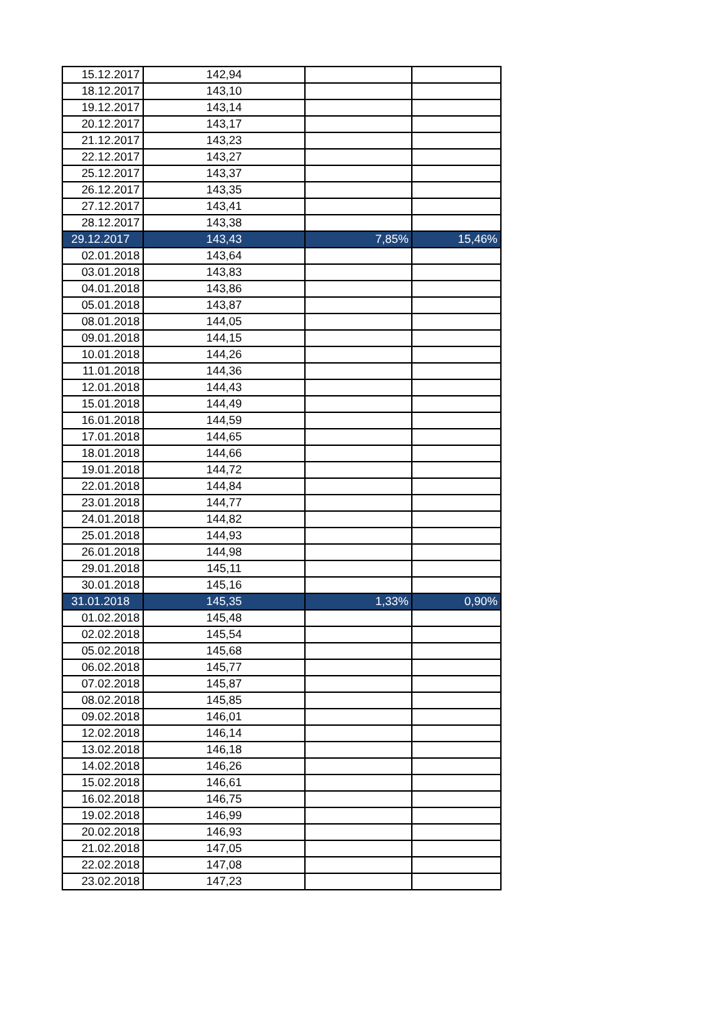| 15.12.2017 | 142,94 | | |
| 18.12.2017 | 143,10 | | |
| 19.12.2017 | 143,14 | | |
| 20.12.2017 | 143,17 | | |
| 21.12.2017 | 143,23 | | |
| 22.12.2017 | 143,27 | | |
| 25.12.2017 | 143,37 | | |
| 26.12.2017 | 143,35 | | |
| 27.12.2017 | 143,41 | | |
| 28.12.2017 | 143,38 | | |
| 29.12.2017 | 143,43 | 7,85% | 15,46% |
| 02.01.2018 | 143,64 | | |
| 03.01.2018 | 143,83 | | |
| 04.01.2018 | 143,86 | | |
| 05.01.2018 | 143,87 | | |
| 08.01.2018 | 144,05 | | |
| 09.01.2018 | 144,15 | | |
| 10.01.2018 | 144,26 | | |
| 11.01.2018 | 144,36 | | |
| 12.01.2018 | 144,43 | | |
| 15.01.2018 | 144,49 | | |
| 16.01.2018 | 144,59 | | |
| 17.01.2018 | 144,65 | | |
| 18.01.2018 | 144,66 | | |
| 19.01.2018 | 144,72 | | |
| 22.01.2018 | 144,84 | | |
| 23.01.2018 | 144,77 | | |
| 24.01.2018 | 144,82 | | |
| 25.01.2018 | 144,93 | | |
| 26.01.2018 | 144,98 | | |
| 29.01.2018 | 145,11 | | |
| 30.01.2018 | 145,16 | | |
| 31.01.2018 | 145,35 | 1,33% | 0,90% |
| 01.02.2018 | 145,48 | | |
| 02.02.2018 | 145,54 | | |
| 05.02.2018 | 145,68 | | |
| 06.02.2018 | 145,77 | | |
| 07.02.2018 | 145,87 | | |
| 08.02.2018 | 145,85 | | |
| 09.02.2018 | 146,01 | | |
| 12.02.2018 | 146,14 | | |
| 13.02.2018 | 146,18 | | |
| 14.02.2018 | 146,26 | | |
| 15.02.2018 | 146,61 | | |
| 16.02.2018 | 146,75 | | |
| 19.02.2018 | 146,99 | | |
| 20.02.2018 | 146,93 | | |
| 21.02.2018 | 147,05 | | |
| 22.02.2018 | 147,08 | | |
| 23.02.2018 | 147,23 | | |